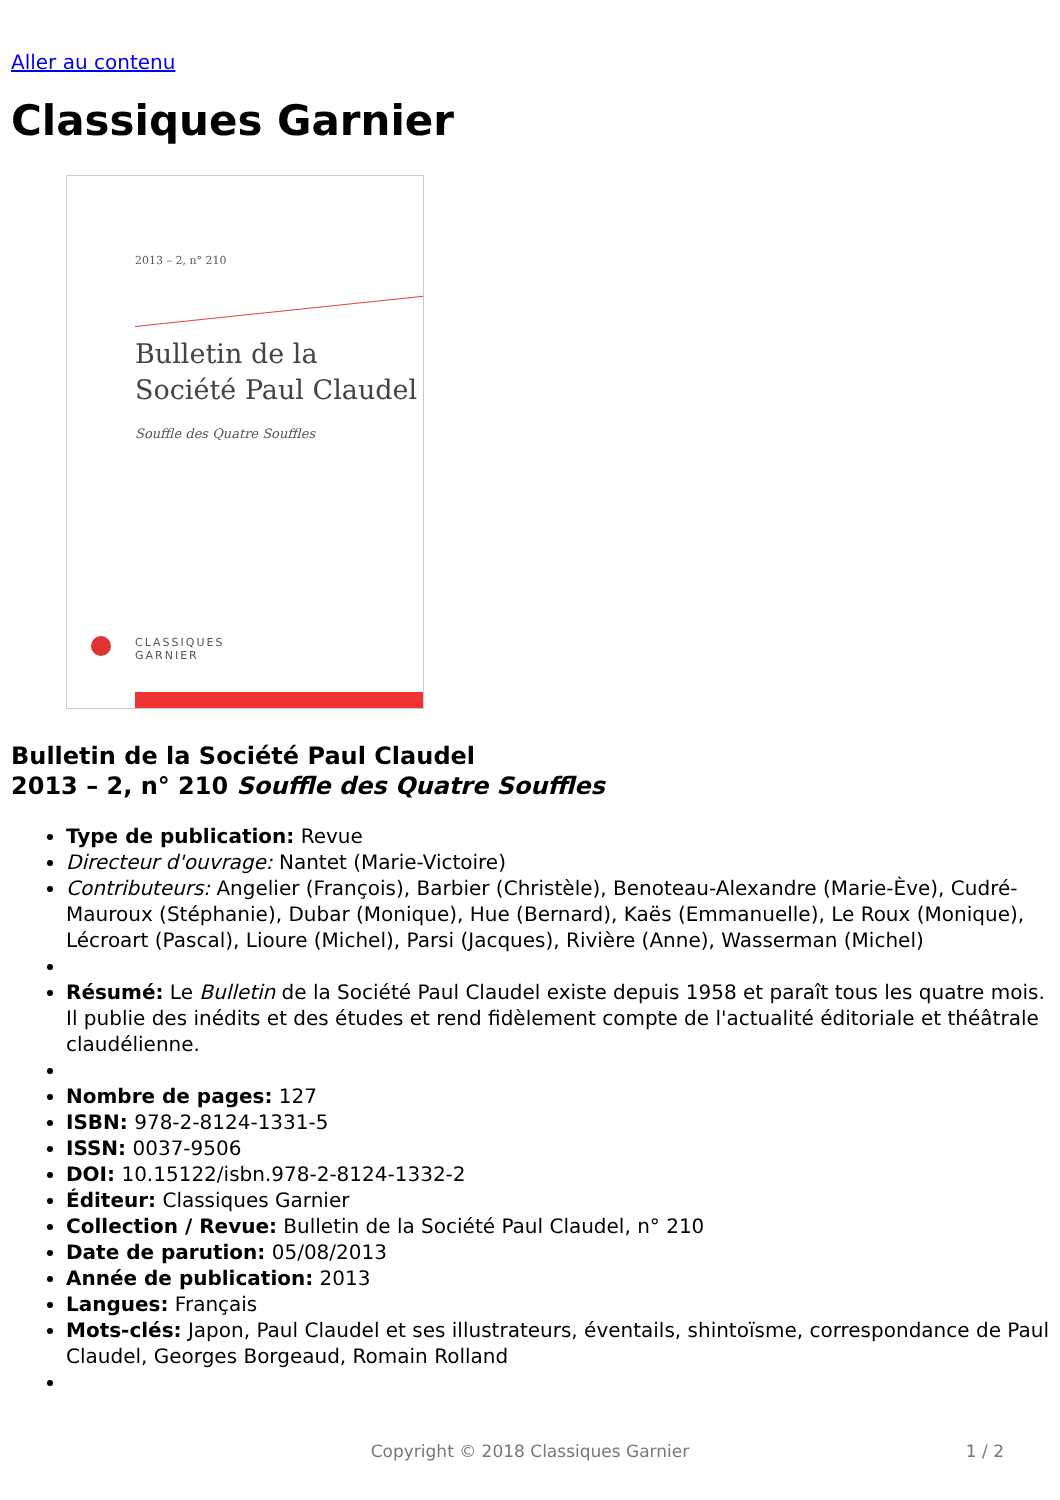Aller au contenu
Classiques Garnier
2013 – 2, n° 210
Bulletin de la
Société Paul Claudel
Souffle des Quatre Souffles
CLASSIQUES
GARNIER
Bulletin de la Société Paul Claudel
2013 – 2, n° 210 Souffle des Quatre Souffles
Type de publication: Revue
Directeur d'ouvrage: Nantet (Marie-Victoire)
Contributeurs: Angelier (François), Barbier (Christèle), Benoteau-Alexandre (Marie-Ève), Cudré-Mauroux (Stéphanie), Dubar (Monique), Hue (Bernard), Kaës (Emmanuelle), Le Roux (Monique), Lécroart (Pascal), Lioure (Michel), Parsi (Jacques), Rivière (Anne), Wasserman (Michel)
Résumé: Le Bulletin de la Société Paul Claudel existe depuis 1958 et paraît tous les quatre mois. Il publie des inédits et des études et rend fidèlement compte de l'actualité éditoriale et théâtrale claudélienne.
Nombre de pages: 127
ISBN: 978-2-8124-1331-5
ISSN: 0037-9506
DOI: 10.15122/isbn.978-2-8124-1332-2
Éditeur: Classiques Garnier
Collection / Revue: Bulletin de la Société Paul Claudel, n° 210
Date de parution: 05/08/2013
Année de publication: 2013
Langues: Français
Mots-clés: Japon, Paul Claudel et ses illustrateurs, éventails, shintoïsme, correspondance de Paul Claudel, Georges Borgeaud, Romain Rolland
Copyright © 2018 Classiques Garnier 1 / 2